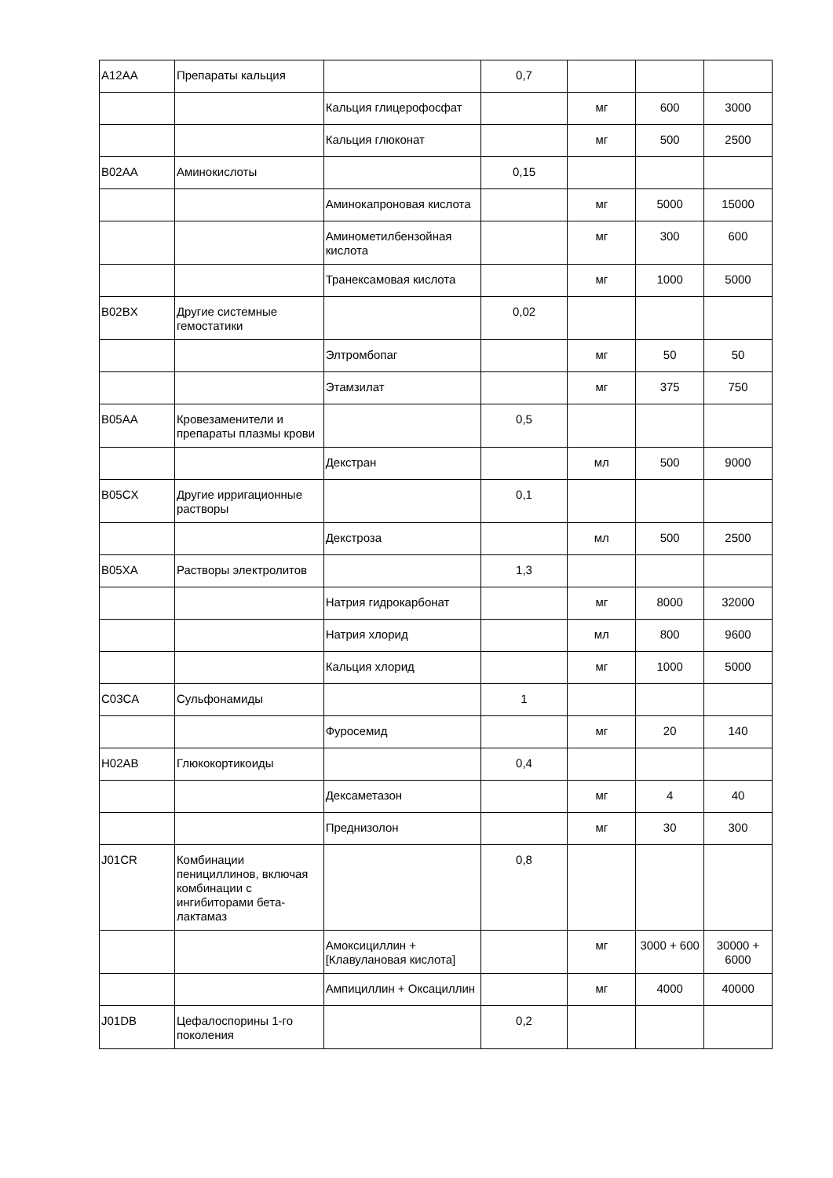| A12AA | Препараты кальция | | 0,7 | | | |
| | | Кальция глицерофосфат | | мг | 600 | 3000 |
| | | Кальция глюконат | | мг | 500 | 2500 |
| B02AA | Аминокислоты | | 0,15 | | | |
| | | Аминокапроновая кислота | | мг | 5000 | 15000 |
| | | Аминометилбензойная кислота | | мг | 300 | 600 |
| | | Транексамовая кислота | | мг | 1000 | 5000 |
| B02BX | Другие системные гемостатики | | 0,02 | | | |
| | | Элтромбопаг | | мг | 50 | 50 |
| | | Этамзилат | | мг | 375 | 750 |
| B05AA | Кровезаменители и препараты плазмы крови | | 0,5 | | | |
| | | Декстран | | мл | 500 | 9000 |
| B05CX | Другие ирригационные растворы | | 0,1 | | | |
| | | Декстроза | | мл | 500 | 2500 |
| B05XA | Растворы электролитов | | 1,3 | | | |
| | | Натрия гидрокарбонат | | мг | 8000 | 32000 |
| | | Натрия хлорид | | мл | 800 | 9600 |
| | | Кальция хлорид | | мг | 1000 | 5000 |
| C03CA | Сульфонамиды | | 1 | | | |
| | | Фуросемид | | мг | 20 | 140 |
| H02AB | Глюкокортикоиды | | 0,4 | | | |
| | | Дексаметазон | | мг | 4 | 40 |
| | | Преднизолон | | мг | 30 | 300 |
| J01CR | Комбинации пенициллинов, включая комбинации с ингибиторами бета-лактамаз | | 0,8 | | | |
| | | Амоксициллин + [Клавулановая кислота] | | мг | 3000 + 600 | 30000 + 6000 |
| | | Ампициллин + Оксациллин | | мг | 4000 | 40000 |
| J01DB | Цефалоспорины 1-го поколения | | 0,2 | | | |